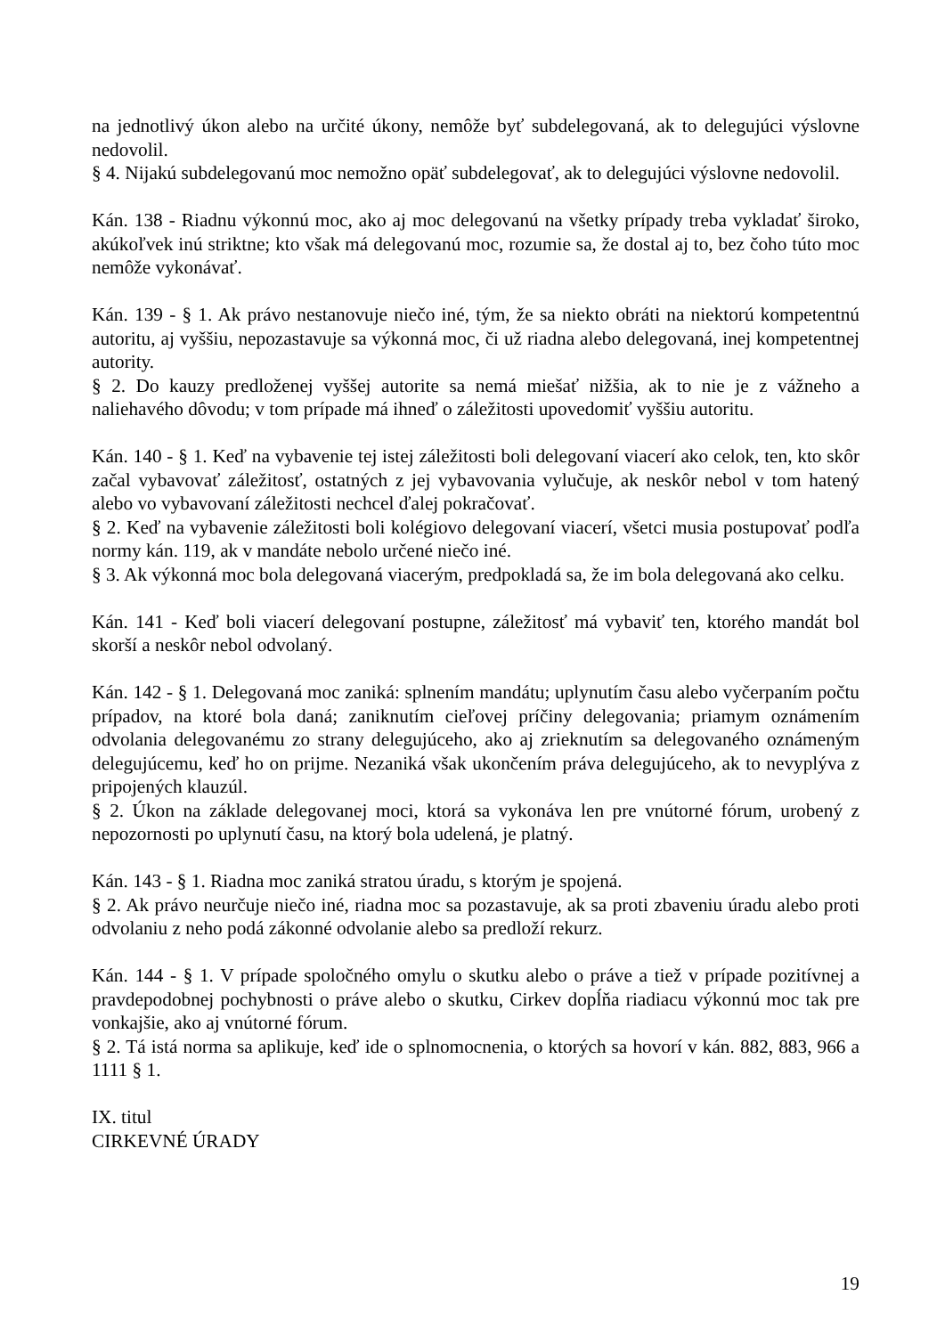na jednotlivý úkon alebo na určité úkony, nemôže byť subdelegovaná, ak to delegujúci výslovne nedovolil.
§ 4. Nijakú subdelegovanú moc nemožno opäť subdelegovať, ak to delegujúci výslovne nedovolil.
Kán. 138 - Riadnu výkonnú moc, ako aj moc delegovanú na všetky prípady treba vykladať široko, akúkoľvek inú striktne; kto však má delegovanú moc, rozumie sa, že dostal aj to, bez čoho túto moc nemôže vykonávať.
Kán. 139 - § 1. Ak právo nestanovuje niečo iné, tým, že sa niekto obráti na niektorú kompetentnú autoritu, aj vyššiu, nepozastavuje sa výkonná moc, či už riadna alebo delegovaná, inej kompetentnej autority.
§ 2. Do kauzy predloženej vyššej autorite sa nemá miešať nižšia, ak to nie je z vážneho a naliehavého dôvodu; v tom prípade má ihneď o záležitosti upovedomiť vyššiu autoritu.
Kán. 140 - § 1. Keď na vybavenie tej istej záležitosti boli delegovaní viacerí ako celok, ten, kto skôr začal vybavovať záležitosť, ostatných z jej vybavovania vylučuje, ak neskôr nebol v tom hatený alebo vo vybavovaní záležitosti nechcel ďalej pokračovať.
§ 2. Keď na vybavenie záležitosti boli kolégiovo delegovaní viacerí, všetci musia postupovať podľa normy kán. 119, ak v mandáte nebolo určené niečo iné.
§ 3. Ak výkonná moc bola delegovaná viacerým, predpokladá sa, že im bola delegovaná ako celku.
Kán. 141 - Keď boli viacerí delegovaní postupne, záležitosť má vybaviť ten, ktorého mandát bol skorší a neskôr nebol odvolaný.
Kán. 142 - § 1. Delegovaná moc zaniká: splnením mandátu; uplynutím času alebo vyčerpaním počtu prípadov, na ktoré bola daná; zaniknutím cieľovej príčiny delegovania; priamym oznámením odvolania delegovanému zo strany delegujúceho, ako aj zrieknutím sa delegovaného oznámeným delegujúcemu, keď ho on prijme. Nezaniká však ukončením práva delegujúceho, ak to nevyplýva z pripojených klauzúl.
§ 2. Úkon na základe delegovanej moci, ktorá sa vykonáva len pre vnútorné fórum, urobený z nepozornosti po uplynutí času, na ktorý bola udelená, je platný.
Kán. 143 - § 1. Riadna moc zaniká stratou úradu, s ktorým je spojená.
§ 2. Ak právo neurčuje niečo iné, riadna moc sa pozastavuje, ak sa proti zbaveniu úradu alebo proti odvolaniu z neho podá zákonné odvolanie alebo sa predloží rekurz.
Kán. 144 - § 1. V prípade spoločného omylu o skutku alebo o práve a tiež v prípade pozitívnej a pravdepodobnej pochybnosti o práve alebo o skutku, Cirkev dopĺňa riadiacu výkonnú moc tak pre vonkajšie, ako aj vnútorné fórum.
§ 2. Tá istá norma sa aplikuje, keď ide o splnomocnenia, o ktorých sa hovorí v kán. 882, 883, 966 a 1111 § 1.
IX. titul
CIRKEVNÉ ÚRADY
19